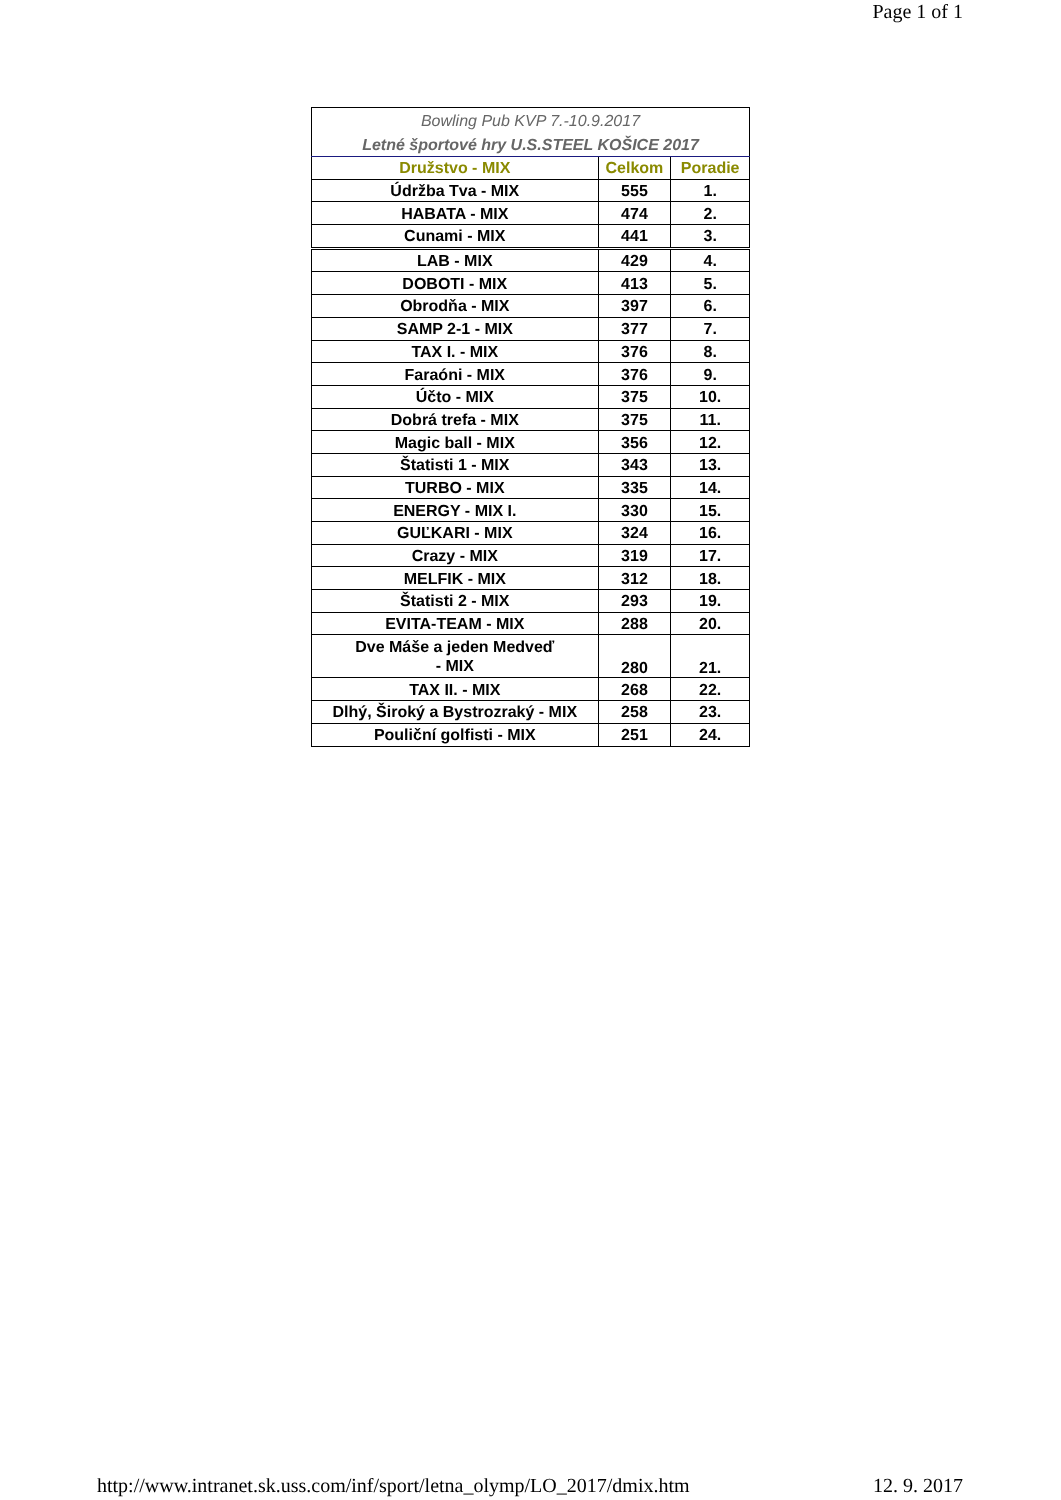Page 1 of 1
| Bowling Pub KVP 7.-10.9.2017 | | |
| Letné športové hry U.S.STEEL KOŠICE 2017 | | |
| Družstvo - MIX | Celkom | Poradie |
| Údržba Tva - MIX | 555 | 1. |
| HABATA - MIX | 474 | 2. |
| Cunami - MIX | 441 | 3. |
| LAB - MIX | 429 | 4. |
| DOBOTI - MIX | 413 | 5. |
| Obrodňa - MIX | 397 | 6. |
| SAMP 2-1 - MIX | 377 | 7. |
| TAX I. - MIX | 376 | 8. |
| Faraóni - MIX | 376 | 9. |
| Účto - MIX | 375 | 10. |
| Dobrá trefa - MIX | 375 | 11. |
| Magic ball - MIX | 356 | 12. |
| Štatisti 1 - MIX | 343 | 13. |
| TURBO - MIX | 335 | 14. |
| ENERGY - MIX I. | 330 | 15. |
| GUĽKARI - MIX | 324 | 16. |
| Crazy - MIX | 319 | 17. |
| MELFIK - MIX | 312 | 18. |
| Štatisti 2 - MIX | 293 | 19. |
| EVITA-TEAM - MIX | 288 | 20. |
| Dve Máše a jeden Medveď - MIX | 280 | 21. |
| TAX II. - MIX | 268 | 22. |
| Dlhý, Široký a Bystrozraký - MIX | 258 | 23. |
| Pouliční golfisti - MIX | 251 | 24. |
http://www.intranet.sk.uss.com/inf/sport/letna_olymp/LO_2017/dmix.htm 12. 9. 2017